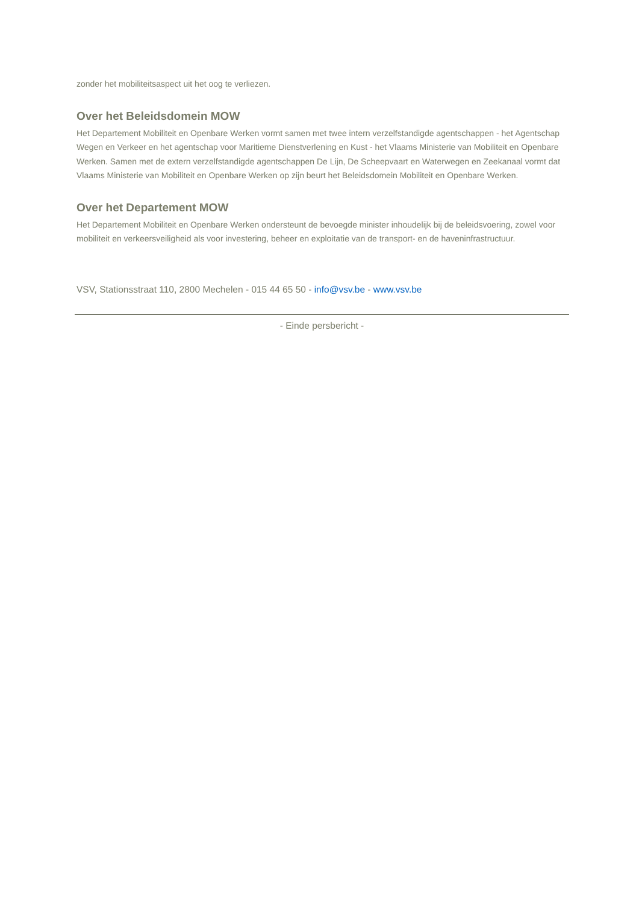zonder het mobiliteitsaspect uit het oog te verliezen.
Over het Beleidsdomein MOW
Het Departement Mobiliteit en Openbare Werken vormt samen met twee intern verzelfstandigde agentschappen - het Agentschap Wegen en Verkeer en het agentschap voor Maritieme Dienstverlening en Kust - het Vlaams Ministerie van Mobiliteit en Openbare Werken. Samen met de extern verzelfstandigde agentschappen De Lijn, De Scheepvaart en Waterwegen en Zeekanaal vormt dat Vlaams Ministerie van Mobiliteit en Openbare Werken op zijn beurt het Beleidsdomein Mobiliteit en Openbare Werken.
Over het Departement MOW
Het Departement Mobiliteit en Openbare Werken ondersteunt de bevoegde minister inhoudelijk bij de beleidsvoering, zowel voor mobiliteit en verkeersveiligheid als voor investering, beheer en exploitatie van de transport- en de haveninfrastructuur.
VSV, Stationsstraat 110, 2800 Mechelen - 015 44 65 50 - info@vsv.be - www.vsv.be
- Einde persbericht -